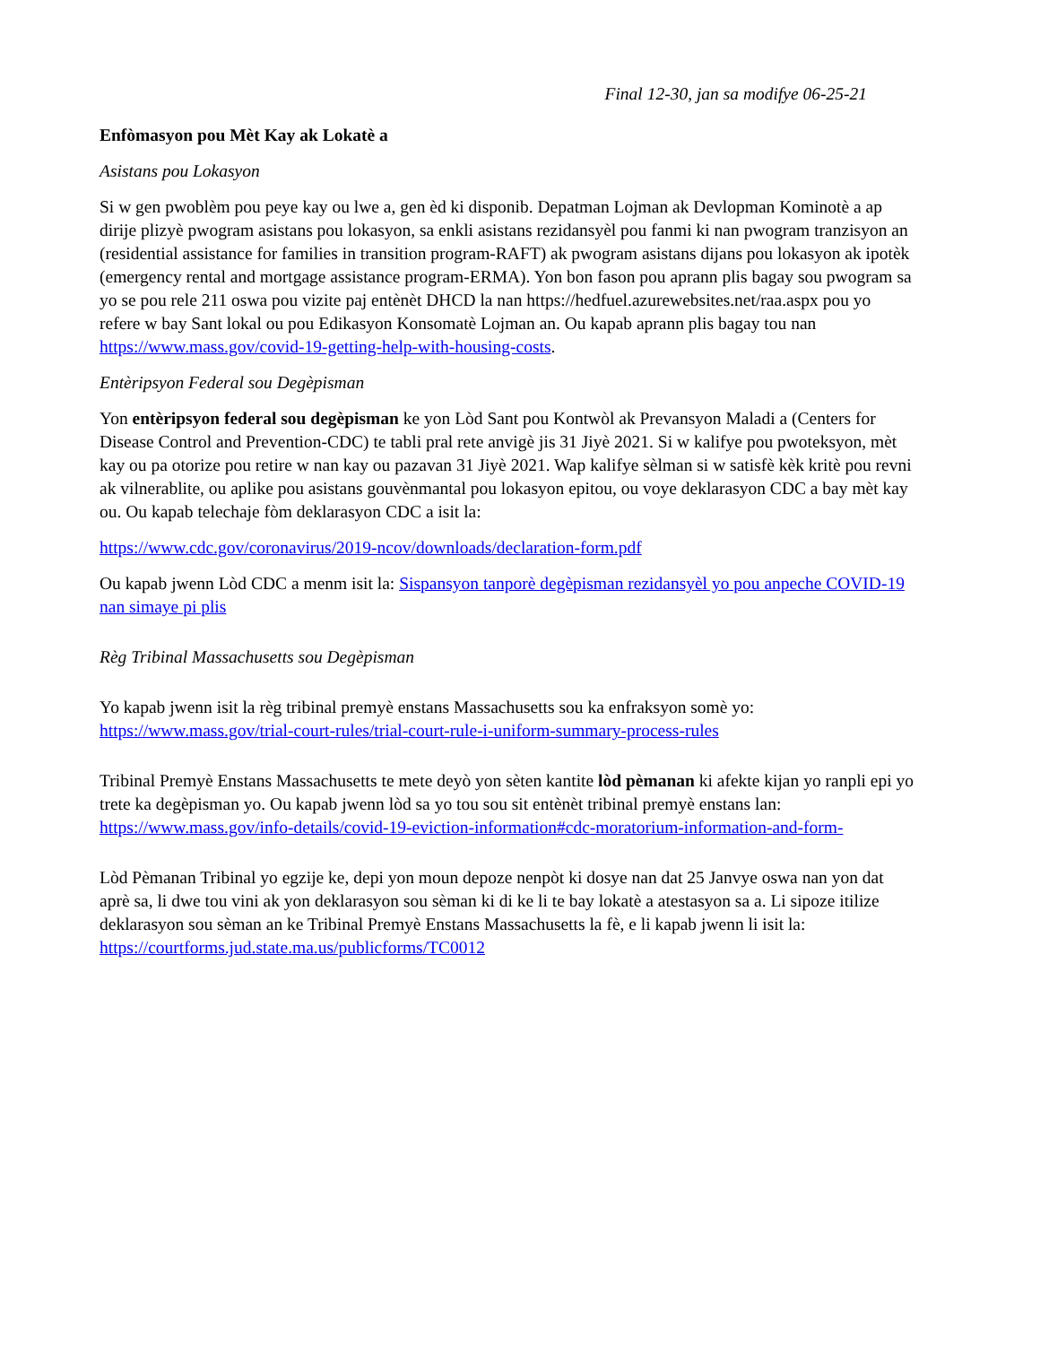Final 12-30, jan sa modifye 06-25-21
Enfòmasyon pou Mèt Kay ak Lokatè a
Asistans pou Lokasyon
Si w gen pwoblèm pou peye kay ou lwe a, gen èd ki disponib. Depatman Lojman ak Devlopman Kominotè a ap dirije plizyè pwogram asistans pou lokasyon, sa enkli asistans rezidansyèl pou fanmi ki nan pwogram tranzisyon an (residential assistance for families in transition program-RAFT) ak pwogram asistans dijans pou lokasyon ak ipotèk (emergency rental and mortgage assistance program-ERMA). Yon bon fason pou aprann plis bagay sou pwogram sa yo se pou rele 211 oswa pou vizite paj entènèt DHCD la nan https://hedfuel.azurewebsites.net/raa.aspx pou yo refere w bay Sant lokal ou pou Edikasyon Konsomatè Lojman an. Ou kapab aprann plis bagay tou nan https://www.mass.gov/covid-19-getting-help-with-housing-costs.
Entèripsyon Federal sou Degèpisman
Yon entèripsyon federal sou degèpisman ke yon Lòd Sant pou Kontwòl ak Prevansyon Maladi a (Centers for Disease Control and Prevention-CDC) te tabli pral rete anvigè jis 31 Jiyè 2021. Si w kalifye pou pwoteksyon, mèt kay ou pa otorize pou retire w nan kay ou pazavan 31 Jiyè 2021. Wap kalifye sèlman si w satisfè kèk kritè pou revni ak vilnerablite, ou aplike pou asistans gouvènmantal pou lokasyon epitou, ou voye deklarasyon CDC a bay mèt kay ou. Ou kapab telechaje fòm deklarasyon CDC a isit la:
https://www.cdc.gov/coronavirus/2019-ncov/downloads/declaration-form.pdf
Ou kapab jwenn Lòd CDC a menm isit la: Sispansyon tanporè degèpisman rezidansyèl yo pou anpeche COVID-19 nan simaye pi plis
Règ Tribinal Massachusetts sou Degèpisman
Yo kapab jwenn isit la règ tribinal premyè enstans Massachusetts sou ka enfraksyon somè yo:
https://www.mass.gov/trial-court-rules/trial-court-rule-i-uniform-summary-process-rules
Tribinal Premyè Enstans Massachusetts te mete deyò yon sèten kantite lòd pèmanan ki afekte kijan yo ranpli epi yo trete ka degèpisman yo. Ou kapab jwenn lòd sa yo tou sou sit entènèt tribinal premyè enstans lan:
https://www.mass.gov/info-details/covid-19-eviction-information#cdc-moratorium-information-and-form-
Lòd Pèmanan Tribinal yo egzije ke, depi yon moun depoze nenpòt ki dosye nan dat 25 Janvye oswa nan yon dat aprè sa, li dwe tou vini ak yon deklarasyon sou sèman ki di ke li te bay lokatè a atestasyon sa a. Li sipoze itilize deklarasyon sou sèman an ke Tribinal Premyè Enstans Massachusetts la fè, e li kapab jwenn li isit la: https://courtforms.jud.state.ma.us/publicforms/TC0012